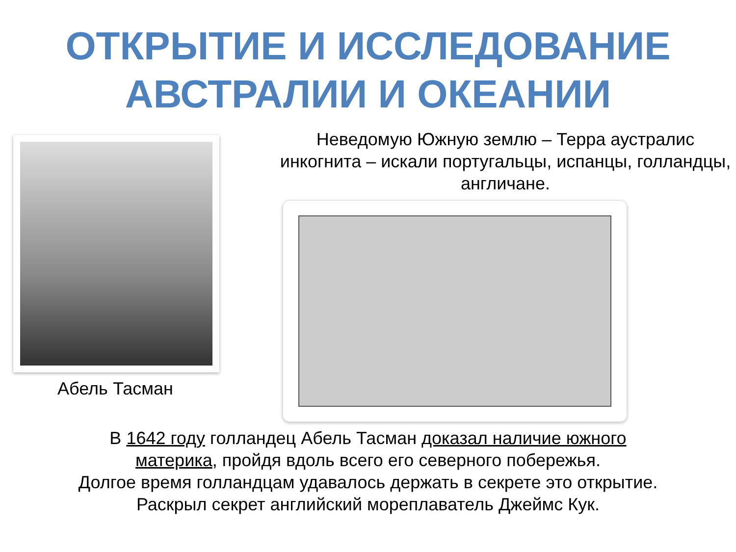ОТКРЫТИЕ И ИССЛЕДОВАНИЕ
АВСТРАЛИИ И ОКЕАНИИ
Абель Тасман
Неведомую Южную землю – Терра аустралис инкогнита – искали португальцы, испанцы, голландцы, англичане.
В 1642 году голландец Абель Тасман доказал наличие южного материка, пройдя вдоль всего его северного побережья.
Долгое время голландцам удавалось держать в секрете это открытие.
Раскрыл секрет английский мореплаватель Джеймс Кук.